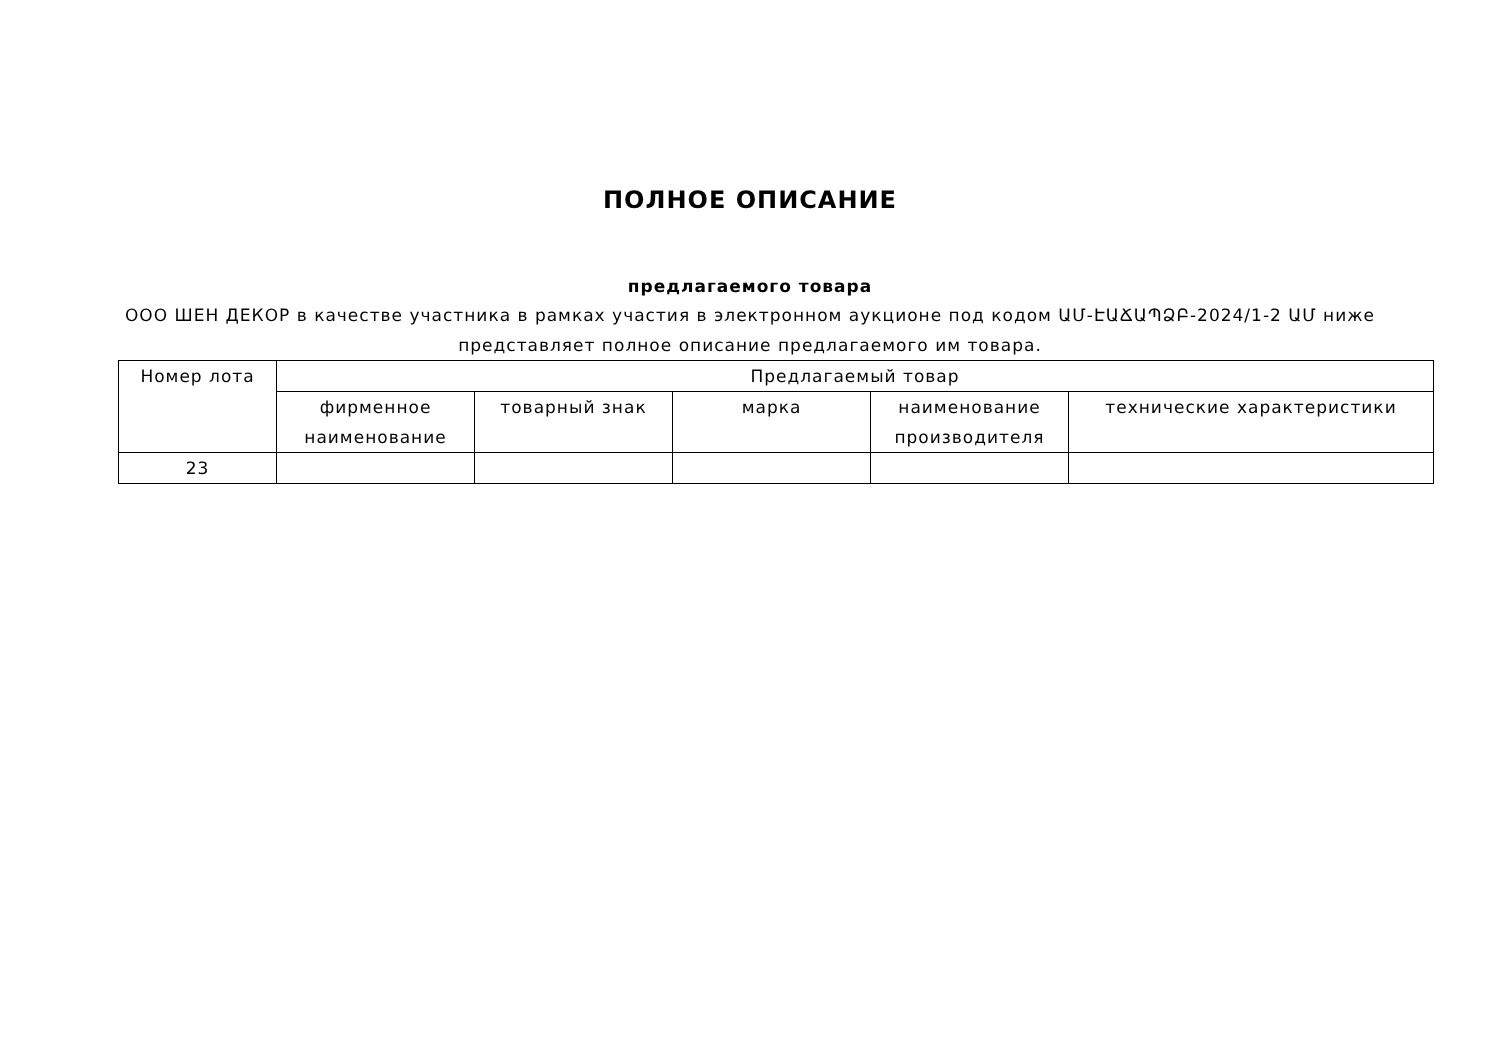ПОЛНОЕ ОПИСАНИЕ
предлагаемого товара
ООО ШЕН ДЕКОР в качестве участника в рамках участия в электронном аукционе под кодом ԱՄ-ԷԱՃԱՊՁԲ-2024/1-2 ԱՄ ниже представляет полное описание предлагаемого им товара.
| Номер лота | Предлагаемый товар | | | | |
| --- | --- | --- | --- | --- | --- |
| | фирменное наименование | товарный знак | марка | наименование производителя | технические характеристики |
| 23 | | | | | |